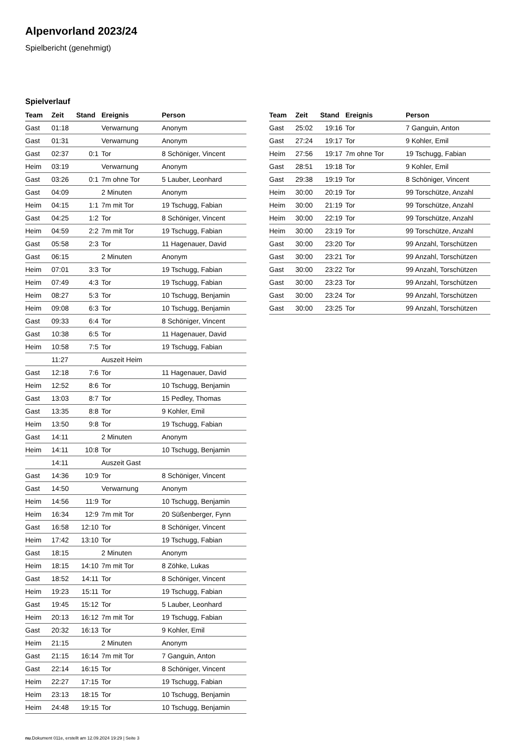Alpenvorland 2023/24
Spielbericht (genehmigt)
Spielverlauf
| Team | Zeit | Stand | Ereignis | Person |
| --- | --- | --- | --- | --- |
| Gast | 01:18 | | Verwarnung | Anonym |
| Gast | 01:31 | | Verwarnung | Anonym |
| Gast | 02:37 | 0:1 | Tor | 8 Schöniger, Vincent |
| Heim | 03:19 | | Verwarnung | Anonym |
| Gast | 03:26 | 0:1 | 7m ohne Tor | 5 Lauber, Leonhard |
| Gast | 04:09 | | 2 Minuten | Anonym |
| Heim | 04:15 | 1:1 | 7m mit Tor | 19 Tschugg, Fabian |
| Gast | 04:25 | 1:2 | Tor | 8 Schöniger, Vincent |
| Heim | 04:59 | 2:2 | 7m mit Tor | 19 Tschugg, Fabian |
| Gast | 05:58 | 2:3 | Tor | 11 Hagenauer, David |
| Gast | 06:15 | | 2 Minuten | Anonym |
| Heim | 07:01 | 3:3 | Tor | 19 Tschugg, Fabian |
| Heim | 07:49 | 4:3 | Tor | 19 Tschugg, Fabian |
| Heim | 08:27 | 5:3 | Tor | 10 Tschugg, Benjamin |
| Heim | 09:08 | 6:3 | Tor | 10 Tschugg, Benjamin |
| Gast | 09:33 | 6:4 | Tor | 8 Schöniger, Vincent |
| Gast | 10:38 | 6:5 | Tor | 11 Hagenauer, David |
| Heim | 10:58 | 7:5 | Tor | 19 Tschugg, Fabian |
| | 11:27 | | Auszeit Heim | |
| Gast | 12:18 | 7:6 | Tor | 11 Hagenauer, David |
| Heim | 12:52 | 8:6 | Tor | 10 Tschugg, Benjamin |
| Gast | 13:03 | 8:7 | Tor | 15 Pedley, Thomas |
| Gast | 13:35 | 8:8 | Tor | 9 Kohler, Emil |
| Heim | 13:50 | 9:8 | Tor | 19 Tschugg, Fabian |
| Gast | 14:11 | | 2 Minuten | Anonym |
| Heim | 14:11 | 10:8 | Tor | 10 Tschugg, Benjamin |
| | 14:11 | | Auszeit Gast | |
| Gast | 14:36 | 10:9 | Tor | 8 Schöniger, Vincent |
| Gast | 14:50 | | Verwarnung | Anonym |
| Heim | 14:56 | 11:9 | Tor | 10 Tschugg, Benjamin |
| Heim | 16:34 | 12:9 | 7m mit Tor | 20 Süßenberger, Fynn |
| Gast | 16:58 | 12:10 | Tor | 8 Schöniger, Vincent |
| Heim | 17:42 | 13:10 | Tor | 19 Tschugg, Fabian |
| Gast | 18:15 | | 2 Minuten | Anonym |
| Heim | 18:15 | 14:10 | 7m mit Tor | 8 Zöhke, Lukas |
| Gast | 18:52 | 14:11 | Tor | 8 Schöniger, Vincent |
| Heim | 19:23 | 15:11 | Tor | 19 Tschugg, Fabian |
| Gast | 19:45 | 15:12 | Tor | 5 Lauber, Leonhard |
| Heim | 20:13 | 16:12 | 7m mit Tor | 19 Tschugg, Fabian |
| Gast | 20:32 | 16:13 | Tor | 9 Kohler, Emil |
| Heim | 21:15 | | 2 Minuten | Anonym |
| Gast | 21:15 | 16:14 | 7m mit Tor | 7 Ganguin, Anton |
| Gast | 22:14 | 16:15 | Tor | 8 Schöniger, Vincent |
| Heim | 22:27 | 17:15 | Tor | 19 Tschugg, Fabian |
| Heim | 23:13 | 18:15 | Tor | 10 Tschugg, Benjamin |
| Heim | 24:48 | 19:15 | Tor | 10 Tschugg, Benjamin |
| Team | Zeit | Stand | Ereignis | Person |
| --- | --- | --- | --- | --- |
| Gast | 25:02 | 19:16 | Tor | 7 Ganguin, Anton |
| Gast | 27:24 | 19:17 | Tor | 9 Kohler, Emil |
| Heim | 27:56 | 19:17 | 7m ohne Tor | 19 Tschugg, Fabian |
| Gast | 28:51 | 19:18 | Tor | 9 Kohler, Emil |
| Gast | 29:38 | 19:19 | Tor | 8 Schöniger, Vincent |
| Heim | 30:00 | 20:19 | Tor | 99 Torschütze, Anzahl |
| Heim | 30:00 | 21:19 | Tor | 99 Torschütze, Anzahl |
| Heim | 30:00 | 22:19 | Tor | 99 Torschütze, Anzahl |
| Heim | 30:00 | 23:19 | Tor | 99 Torschütze, Anzahl |
| Gast | 30:00 | 23:20 | Tor | 99 Anzahl, Torschützen |
| Gast | 30:00 | 23:21 | Tor | 99 Anzahl, Torschützen |
| Gast | 30:00 | 23:22 | Tor | 99 Anzahl, Torschützen |
| Gast | 30:00 | 23:23 | Tor | 99 Anzahl, Torschützen |
| Gast | 30:00 | 23:24 | Tor | 99 Anzahl, Torschützen |
| Gast | 30:00 | 23:25 | Tor | 99 Anzahl, Torschützen |
nu.Dokument 011e, erstellt am 12.09.2024 19:29 | Seite 3